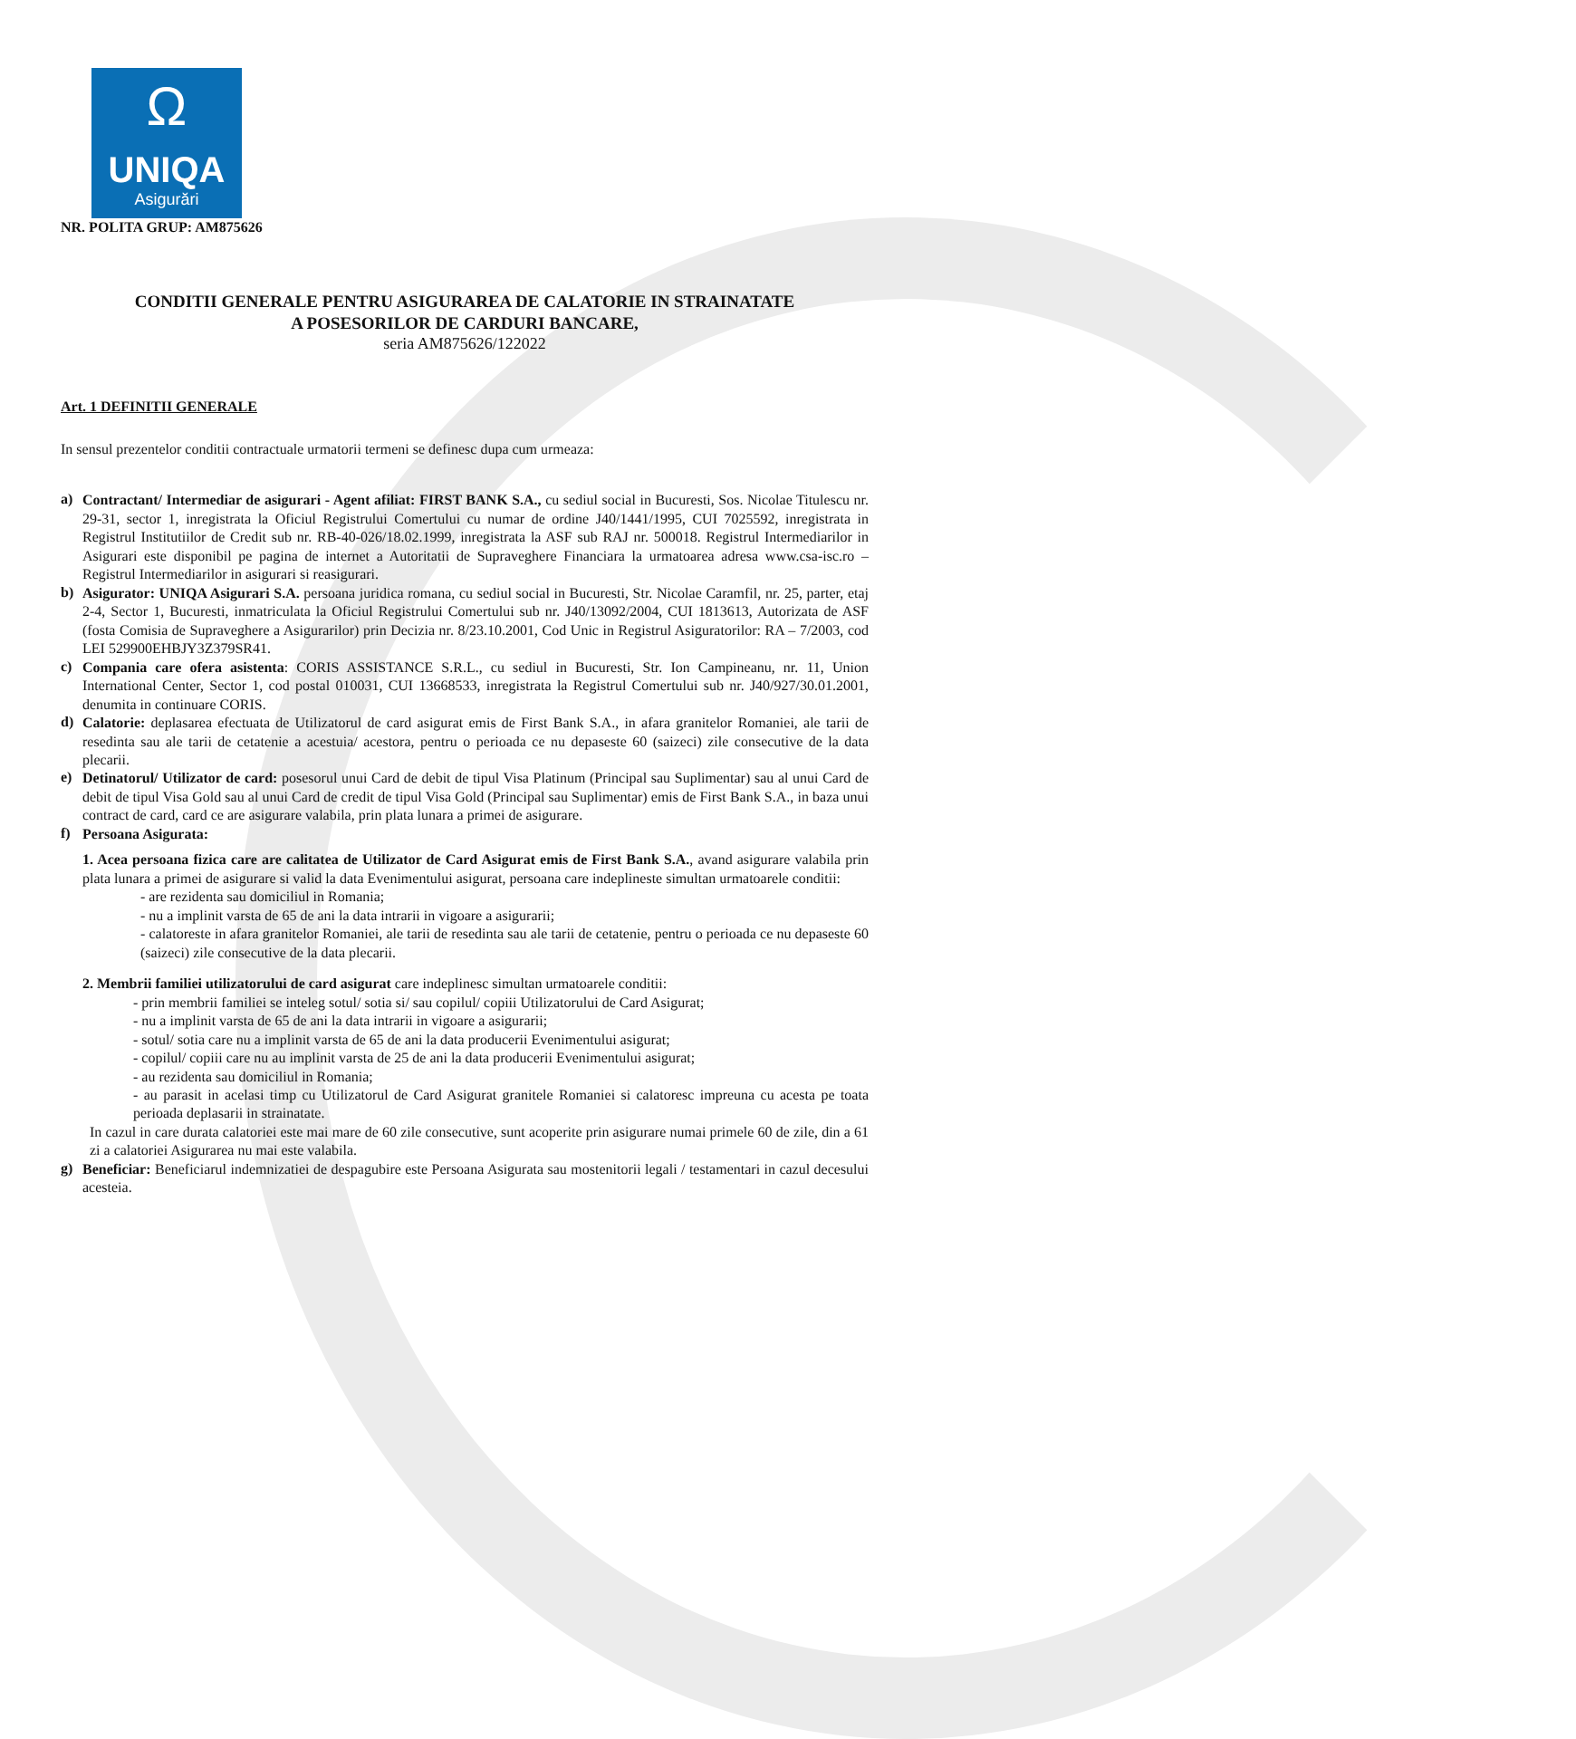Ω
UNIQA
Asigurări
NR. POLITA GRUP: AM875626
CONDITII GENERALE PENTRU ASIGURAREA DE CALATORIE IN STRAINATATE
A POSESORILOR DE CARDURI BANCARE,
seria AM875626/122022
Art. 1 DEFINITII GENERALE
In sensul prezentelor conditii contractuale urmatorii termeni se definesc dupa cum urmeaza:
a)
Contractant/ Intermediar de asigurari - Agent afiliat: FIRST BANK S.A., cu sediul social in Bucuresti, Sos. Nicolae Titulescu nr. 29-31, sector 1, inregistrata la Oficiul Registrului Comertului cu numar de ordine J40/1441/1995, CUI 7025592, inregistrata in Registrul Institutiilor de Credit sub nr. RB-40-026/18.02.1999, inregistrata la ASF sub RAJ nr. 500018. Registrul Intermediarilor in Asigurari este disponibil pe pagina de internet a Autoritatii de Supraveghere Financiara la urmatoarea adresa www.csa-isc.ro – Registrul Intermediarilor in asigurari si reasigurari.
b)
Asigurator: UNIQA Asigurari S.A. persoana juridica romana, cu sediul social in Bucuresti, Str. Nicolae Caramfil, nr. 25, parter, etaj 2-4, Sector 1, Bucuresti, inmatriculata la Oficiul Registrului Comertului sub nr. J40/13092/2004, CUI 1813613, Autorizata de ASF (fosta Comisia de Supraveghere a Asigurarilor) prin Decizia nr. 8/23.10.2001, Cod Unic in Registrul Asiguratorilor: RA – 7/2003, cod LEI 529900EHBJY3Z379SR41.
c)
Compania care ofera asistenta: CORIS ASSISTANCE S.R.L., cu sediul in Bucuresti, Str. Ion Campineanu, nr. 11, Union International Center, Sector 1, cod postal 010031, CUI 13668533, inregistrata la Registrul Comertului sub nr. J40/927/30.01.2001, denumita in continuare CORIS.
d)
Calatorie: deplasarea efectuata de Utilizatorul de card asigurat emis de First Bank S.A., in afara granitelor Romaniei, ale tarii de resedinta sau ale tarii de cetatenie a acestuia/ acestora, pentru o perioada ce nu depaseste 60 (saizeci) zile consecutive de la data plecarii.
e)
Detinatorul/ Utilizator de card: posesorul unui Card de debit de tipul Visa Platinum (Principal sau Suplimentar) sau al unui Card de debit de tipul Visa Gold sau al unui Card de credit de tipul Visa Gold (Principal sau Suplimentar) emis de First Bank S.A., in baza unui contract de card, card ce are asigurare valabila, prin plata lunara a primei de asigurare.
f)
Persoana Asigurata:
1. Acea persoana fizica care are calitatea de Utilizator de Card Asigurat emis de First Bank S.A., avand asigurare valabila prin plata lunara a primei de asigurare si valid la data Evenimentului asigurat, persoana care indeplineste simultan urmatoarele conditii:
- are rezidenta sau domiciliul in Romania;
- nu a implinit varsta de 65 de ani la data intrarii in vigoare a asigurarii;
- calatoreste in afara granitelor Romaniei, ale tarii de resedinta sau ale tarii de cetatenie, pentru o perioada ce nu depaseste 60 (saizeci) zile consecutive de la data plecarii.
2. Membrii familiei utilizatorului de card asigurat care indeplinesc simultan urmatoarele conditii:
- prin membrii familiei se inteleg sotul/ sotia si/ sau copilul/ copiii Utilizatorului de Card Asigurat;
- nu a implinit varsta de 65 de ani la data intrarii in vigoare a asigurarii;
- sotul/ sotia care nu a implinit varsta de 65 de ani la data producerii Evenimentului asigurat;
- copilul/ copiii care nu au implinit varsta de 25 de ani la data producerii Evenimentului asigurat;
- au rezidenta sau domiciliul in Romania;
- au parasit in acelasi timp cu Utilizatorul de Card Asigurat granitele Romaniei si calatoresc impreuna cu acesta pe toata perioada deplasarii in strainatate.
In cazul in care durata calatoriei este mai mare de 60 zile consecutive, sunt acoperite prin asigurare numai primele 60 de zile, din a 61 zi a calatoriei Asigurarea nu mai este valabila.
g)
Beneficiar: Beneficiarul indemnizatiei de despagubire este Persoana Asigurata sau mostenitorii legali / testamentari in cazul decesului acesteia.